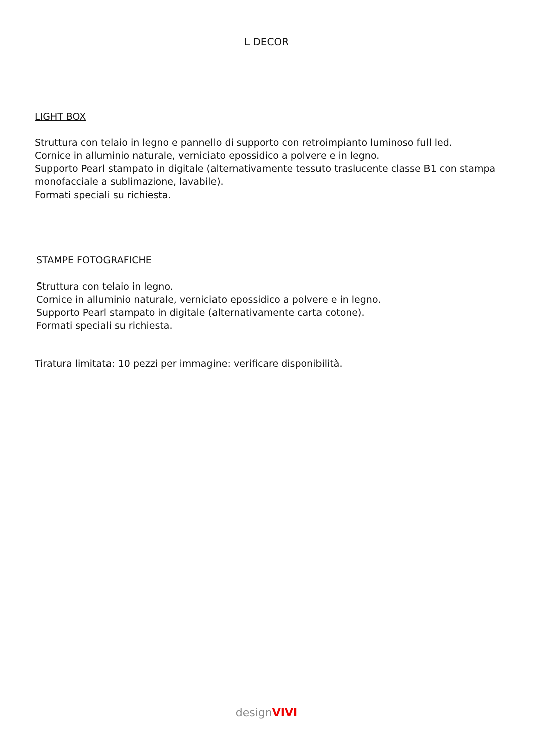L DECOR
LIGHT BOX
Struttura con telaio in legno e pannello di supporto con retroimpianto luminoso full led.
Cornice in alluminio naturale, verniciato epossidico a polvere e in legno.
Supporto Pearl stampato in digitale (alternativamente tessuto traslucente classe B1 con stampa monofacciale a sublimazione, lavabile).
Formati speciali su richiesta.
STAMPE FOTOGRAFICHE
Struttura con telaio in legno.
Cornice in alluminio naturale, verniciato epossidico a polvere e in legno.
Supporto Pearl stampato in digitale (alternativamente carta cotone).
Formati speciali su richiesta.
Tiratura limitata: 10 pezzi per immagine: verificare disponibilità.
designVIVI